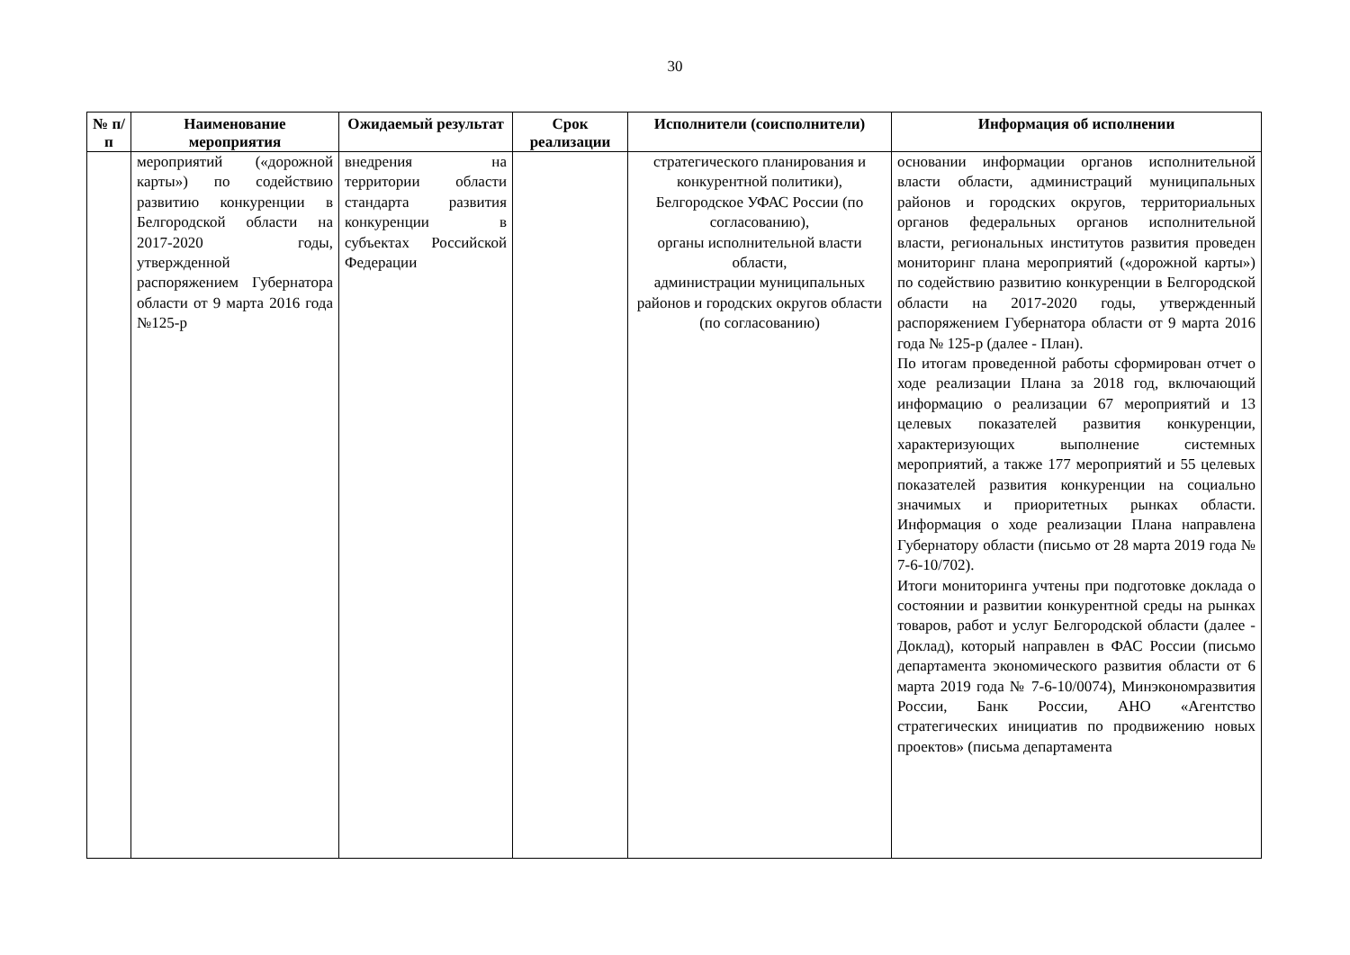30
| № п/п | Наименование мероприятия | Ожидаемый результат | Срок реализации | Исполнители (соисполнители) | Информация об исполнении |
| --- | --- | --- | --- | --- | --- |
| | мероприятий («дорожной карты») по содействию развитию конкуренции в Белгородской области на 2017-2020 годы, утвержденной распоряжением Губернатора области от 9 марта 2016 года №125-р | внедрения на территории области стандарта развития конкуренции в субъектах Российской Федерации | | стратегического планирования и конкурентной политики), Белгородское УФАС России (по согласованию), органы исполнительной власти области, администрации муниципальных районов и городских округов области (по согласованию) | основании информации органов исполнительной власти области, администраций муниципальных районов и городских округов, территориальных органов федеральных органов исполнительной власти, региональных институтов развития проведен мониторинг плана мероприятий («дорожной карты») по содействию развитию конкуренции в Белгородской области на 2017-2020 годы, утвержденный распоряжением Губернатора области от 9 марта 2016 года № 125-р (далее - План). По итогам проведенной работы сформирован отчет о ходе реализации Плана за 2018 год, включающий информацию о реализации 67 мероприятий и 13 целевых показателей развития конкуренции, характеризующих выполнение системных мероприятий, а также 177 мероприятий и 55 целевых показателей развития конкуренции на социально значимых и приоритетных рынках области. Информация о ходе реализации Плана направлена Губернатору области (письмо от 28 марта 2019 года № 7-6-10/702). Итоги мониторинга учтены при подготовке доклада о состоянии и развитии конкурентной среды на рынках товаров, работ и услуг Белгородской области (далее - Доклад), который направлен в ФАС России (письмо департамента экономического развития области от 6 марта 2019 года № 7-6-10/0074), Минэкономразвития России, Банк России, АНО «Агентство стратегических инициатив по продвижению новых проектов» (письма департамента |